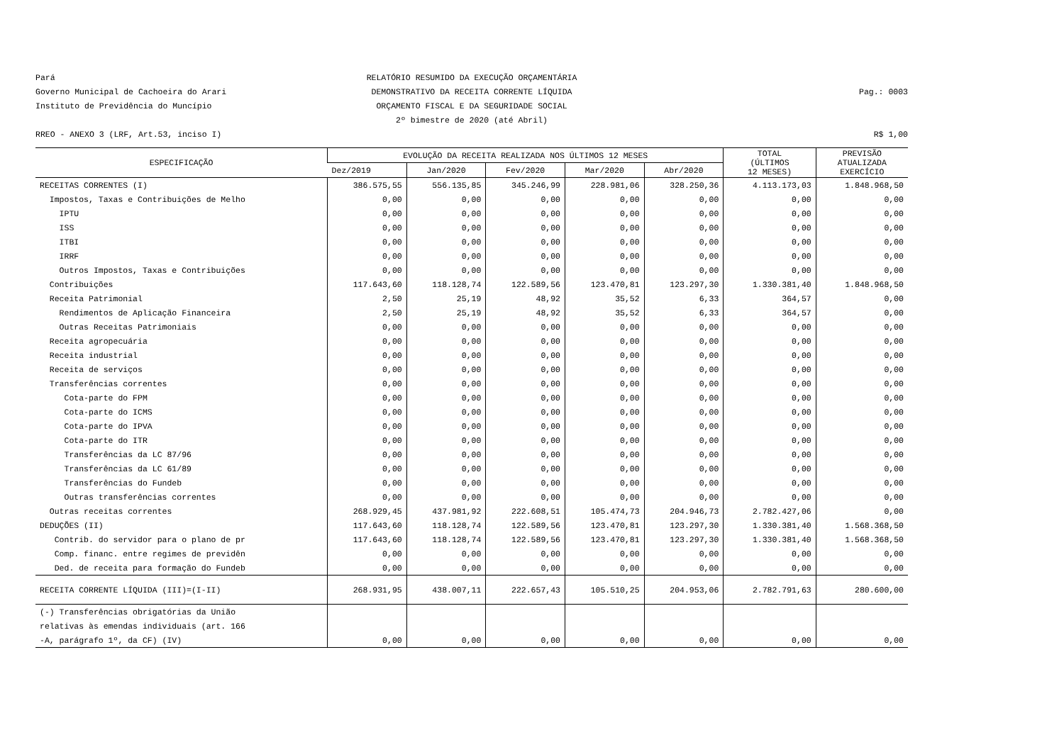Pará
RELATÓRIO RESUMIDO DA EXECUÇÃO ORÇAMENTÁRIA
Governo Municipal de Cachoeira do Arari
DEMONSTRATIVO DA RECEITA CORRENTE LÍQUIDA
Pag.: 0003
Instituto de Previdência do Muncípio
ORÇAMENTO FISCAL E DA SEGURIDADE SOCIAL
2º bimestre de 2020 (até Abril)
RREO - ANEXO 3 (LRF, Art.53, inciso I)
R$ 1,00
| ESPECIFICAÇÃO | EVOLUÇÃO DA RECEITA REALIZADA NOS ÚLTIMOS 12 MESES | | | | | TOTAL (ÚLTIMOS 12 MESES) | PREVISÃO ATUALIZADA EXERCÍCIO |
| --- | --- | --- | --- | --- | --- | --- | --- |
| | Dez/2019 | Jan/2020 | Fev/2020 | Mar/2020 | Abr/2020 | | |
| RECEITAS CORRENTES (I) | 386.575,55 | 556.135,85 | 345.246,99 | 228.981,06 | 328.250,36 | 4.113.173,03 | 1.848.968,50 |
| Impostos, Taxas e Contribuições de Melho | 0,00 | 0,00 | 0,00 | 0,00 | 0,00 | 0,00 | 0,00 |
| IPTU | 0,00 | 0,00 | 0,00 | 0,00 | 0,00 | 0,00 | 0,00 |
| ISS | 0,00 | 0,00 | 0,00 | 0,00 | 0,00 | 0,00 | 0,00 |
| ITBI | 0,00 | 0,00 | 0,00 | 0,00 | 0,00 | 0,00 | 0,00 |
| IRRF | 0,00 | 0,00 | 0,00 | 0,00 | 0,00 | 0,00 | 0,00 |
| Outros Impostos, Taxas e Contribuições | 0,00 | 0,00 | 0,00 | 0,00 | 0,00 | 0,00 | 0,00 |
| Contribuições | 117.643,60 | 118.128,74 | 122.589,56 | 123.470,81 | 123.297,30 | 1.330.381,40 | 1.848.968,50 |
| Receita Patrimonial | 2,50 | 25,19 | 48,92 | 35,52 | 6,33 | 364,57 | 0,00 |
| Rendimentos de Aplicação Financeira | 2,50 | 25,19 | 48,92 | 35,52 | 6,33 | 364,57 | 0,00 |
| Outras Receitas Patrimoniais | 0,00 | 0,00 | 0,00 | 0,00 | 0,00 | 0,00 | 0,00 |
| Receita agropecuária | 0,00 | 0,00 | 0,00 | 0,00 | 0,00 | 0,00 | 0,00 |
| Receita industrial | 0,00 | 0,00 | 0,00 | 0,00 | 0,00 | 0,00 | 0,00 |
| Receita de serviços | 0,00 | 0,00 | 0,00 | 0,00 | 0,00 | 0,00 | 0,00 |
| Transferências correntes | 0,00 | 0,00 | 0,00 | 0,00 | 0,00 | 0,00 | 0,00 |
| Cota-parte do FPM | 0,00 | 0,00 | 0,00 | 0,00 | 0,00 | 0,00 | 0,00 |
| Cota-parte do ICMS | 0,00 | 0,00 | 0,00 | 0,00 | 0,00 | 0,00 | 0,00 |
| Cota-parte do IPVA | 0,00 | 0,00 | 0,00 | 0,00 | 0,00 | 0,00 | 0,00 |
| Cota-parte do ITR | 0,00 | 0,00 | 0,00 | 0,00 | 0,00 | 0,00 | 0,00 |
| Transferências da LC 87/96 | 0,00 | 0,00 | 0,00 | 0,00 | 0,00 | 0,00 | 0,00 |
| Transferências da LC 61/89 | 0,00 | 0,00 | 0,00 | 0,00 | 0,00 | 0,00 | 0,00 |
| Transferências do Fundeb | 0,00 | 0,00 | 0,00 | 0,00 | 0,00 | 0,00 | 0,00 |
| Outras transferências correntes | 0,00 | 0,00 | 0,00 | 0,00 | 0,00 | 0,00 | 0,00 |
| Outras receitas correntes | 268.929,45 | 437.981,92 | 222.608,51 | 105.474,73 | 204.946,73 | 2.782.427,06 | 0,00 |
| DEDUÇÕES (II) | 117.643,60 | 118.128,74 | 122.589,56 | 123.470,81 | 123.297,30 | 1.330.381,40 | 1.568.368,50 |
| Contrib. do servidor para o plano de pr | 117.643,60 | 118.128,74 | 122.589,56 | 123.470,81 | 123.297,30 | 1.330.381,40 | 1.568.368,50 |
| Comp. financ. entre regimes de previdên | 0,00 | 0,00 | 0,00 | 0,00 | 0,00 | 0,00 | 0,00 |
| Ded. de receita para formação do Fundeb | 0,00 | 0,00 | 0,00 | 0,00 | 0,00 | 0,00 | 0,00 |
| RECEITA CORRENTE LÍQUIDA (III)=(I-II) | 268.931,95 | 438.007,11 | 222.657,43 | 105.510,25 | 204.953,06 | 2.782.791,63 | 280.600,00 |
| (-) Transferências obrigatórias da União | | | | | | | |
| relativas às emendas individuais (art. 166 | | | | | | | |
| -A, parágrafo 1º, da CF) (IV) | 0,00 | 0,00 | 0,00 | 0,00 | 0,00 | 0,00 | 0,00 |